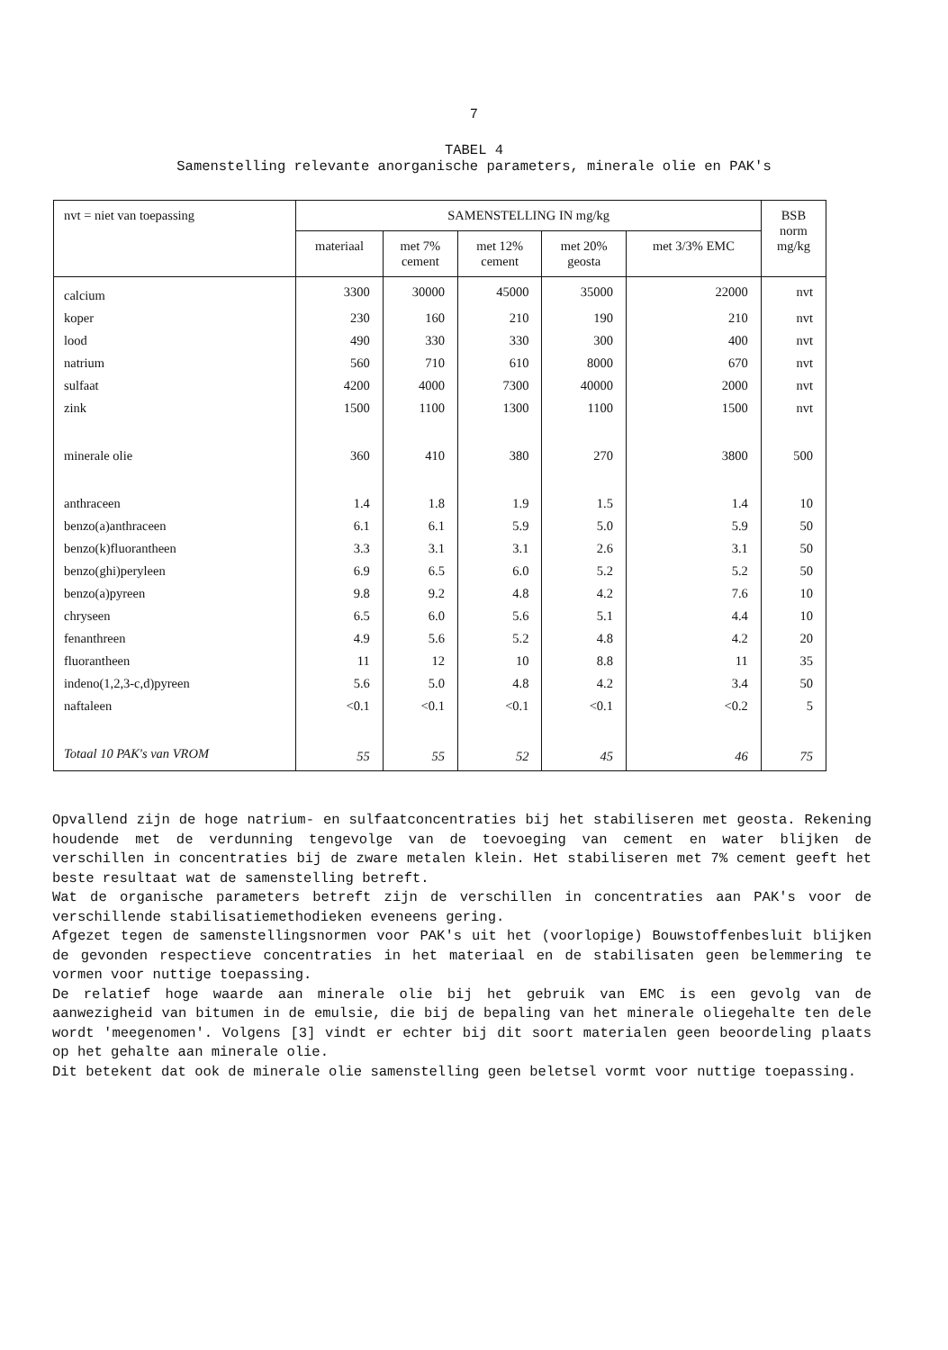7
TABEL 4
Samenstelling relevante anorganische parameters, minerale olie en PAK's
| nvt = niet van toepassing | SAMENSTELLING IN mg/kg | | | | | BSB norm mg/kg |
| --- | --- | --- | --- | --- | --- | --- |
| | materiaal | met 7% cement | met 12% cement | met 20% geosta | met 3/3% EMC | |
| calcium | 3300 | 30000 | 45000 | 35000 | 22000 | nvt |
| koper | 230 | 160 | 210 | 190 | 210 | nvt |
| lood | 490 | 330 | 330 | 300 | 400 | nvt |
| natrium | 560 | 710 | 610 | 8000 | 670 | nvt |
| sulfaat | 4200 | 4000 | 7300 | 40000 | 2000 | nvt |
| zink | 1500 | 1100 | 1300 | 1100 | 1500 | nvt |
| minerale olie | 360 | 410 | 380 | 270 | 3800 | 500 |
| anthraceen | 1.4 | 1.8 | 1.9 | 1.5 | 1.4 | 10 |
| benzo(a)anthraceen | 6.1 | 6.1 | 5.9 | 5.0 | 5.9 | 50 |
| benzo(k)fluorantheen | 3.3 | 3.1 | 3.1 | 2.6 | 3.1 | 50 |
| benzo(ghi)peryleen | 6.9 | 6.5 | 6.0 | 5.2 | 5.2 | 50 |
| benzo(a)pyreen | 9.8 | 9.2 | 4.8 | 4.2 | 7.6 | 10 |
| chryseen | 6.5 | 6.0 | 5.6 | 5.1 | 4.4 | 10 |
| fenanthreen | 4.9 | 5.6 | 5.2 | 4.8 | 4.2 | 20 |
| fluorantheen | 11 | 12 | 10 | 8.8 | 11 | 35 |
| indeno(1,2,3-c,d)pyreen | 5.6 | 5.0 | 4.8 | 4.2 | 3.4 | 50 |
| naftaleen | <0.1 | <0.1 | <0.1 | <0.1 | <0.2 | 5 |
| Totaal 10 PAK's van VROM | 55 | 55 | 52 | 45 | 46 | 75 |
Opvallend zijn de hoge natrium- en sulfaatconcentraties bij het stabiliseren met geosta. Rekening houdende met de verdunning tengevolge van de toevoeging van cement en water blijken de verschillen in concentraties bij de zware metalen klein. Het stabiliseren met 7% cement geeft het beste resultaat wat de samenstelling betreft.
Wat de organische parameters betreft zijn de verschillen in concentraties aan PAK's voor de verschillende stabilisatiemethodieken eveneens gering.
Afgezet tegen de samenstellingsnormen voor PAK's uit het (voorlopige) Bouwstoffenbesluit blijken de gevonden respectieve concentraties in het materiaal en de stabilisaten geen belemmering te vormen voor nuttige toepassing.
De relatief hoge waarde aan minerale olie bij het gebruik van EMC is een gevolg van de aanwezigheid van bitumen in de emulsie, die bij de bepaling van het minerale oliegehalte ten dele wordt 'meegenomen'. Volgens [3] vindt er echter bij dit soort materialen geen beoordeling plaats op het gehalte aan minerale olie.
Dit betekent dat ook de minerale olie samenstelling geen beletsel vormt voor nuttige toepassing.